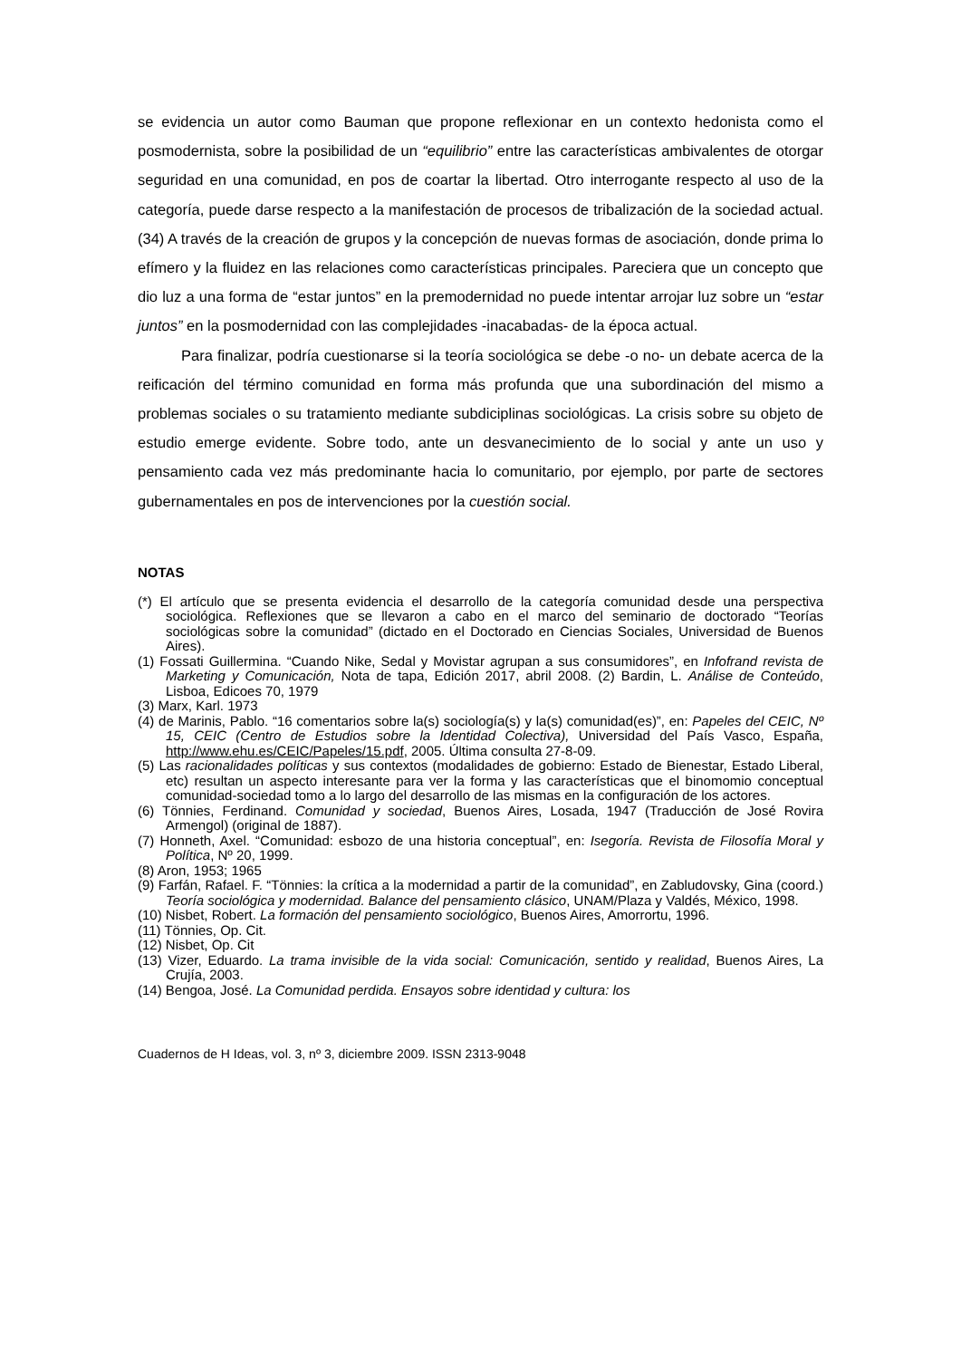se evidencia un autor como Bauman que propone reflexionar en un contexto hedonista como el posmodernista, sobre la posibilidad de un “equilibrio” entre las características ambivalentes de otorgar seguridad en una comunidad, en pos de coartar la libertad. Otro interrogante respecto al uso de la categoría, puede darse respecto a la manifestación de procesos de tribalización de la sociedad actual.(34) A través de la creación de grupos y la concepción de nuevas formas de asociación, donde prima lo efímero y la fluidez en las relaciones como características principales. Pareciera que un concepto que dio luz a una forma de “estar juntos” en la premodernidad no puede intentar arrojar luz sobre un “estar juntos” en la posmodernidad con las complejidades -inacabadas- de la época actual.
Para finalizar, podría cuestionarse si la teoría sociológica se debe -o no- un debate acerca de la reificación del término comunidad en forma más profunda que una subordinación del mismo a problemas sociales o su tratamiento mediante subdiciplinas sociológicas. La crisis sobre su objeto de estudio emerge evidente. Sobre todo, ante un desvanecimiento de lo social y ante un uso y pensamiento cada vez más predominante hacia lo comunitario, por ejemplo, por parte de sectores gubernamentales en pos de intervenciones por la cuestión social.
NOTAS
(*) El artículo que se presenta evidencia el desarrollo de la categoría comunidad desde una perspectiva sociológica. Reflexiones que se llevaron a cabo en el marco del seminario de doctorado “Teorías sociológicas sobre la comunidad” (dictado en el Doctorado en Ciencias Sociales, Universidad de Buenos Aires).
(1) Fossati Guillermina. “Cuando Nike, Sedal y Movistar agrupan a sus consumidores”, en Infofrand revista de Marketing y Comunicación, Nota de tapa, Edición 2017, abril 2008. (2) Bardin, L. Análise de Conteúdo, Lisboa, Edicoes 70, 1979
(3) Marx, Karl. 1973
(4) de Marinis, Pablo. “16 comentarios sobre la(s) sociología(s) y la(s) comunidad(es)”, en: Papeles del CEIC, Nº 15, CEIC (Centro de Estudios sobre la Identidad Colectiva), Universidad del País Vasco, España, http://www.ehu.es/CEIC/Papeles/15.pdf, 2005. Última consulta 27-8-09.
(5) Las racionalidades políticas y sus contextos (modalidades de gobierno: Estado de Bienestar, Estado Liberal, etc) resultan un aspecto interesante para ver la forma y las características que el binomomio conceptual comunidad-sociedad tomo a lo largo del desarrollo de las mismas en la configuración de los actores.
(6) Tönnies, Ferdinand. Comunidad y sociedad, Buenos Aires, Losada, 1947 (Traducción de José Rovira Armengol) (original de 1887).
(7) Honneth, Axel. “Comunidad: esbozo de una historia conceptual”, en: Isegoría. Revista de Filosofía Moral y Política, Nº 20, 1999.
(8) Aron, 1953; 1965
(9) Farfán, Rafael. F. “Tönnies: la crítica a la modernidad a partir de la comunidad”, en Zabludovsky, Gina (coord.) Teoría sociológica y modernidad. Balance del pensamiento clásico, UNAM/Plaza y Valdés, México, 1998.
(10) Nisbet, Robert. La formación del pensamiento sociológico, Buenos Aires, Amorrortu, 1996.
(11) Tönnies, Op. Cit.
(12) Nisbet, Op. Cit
(13) Vizer, Eduardo. La trama invisible de la vida social: Comunicación, sentido y realidad, Buenos Aires, La Crujía, 2003.
(14) Bengoa, José. La Comunidad perdida. Ensayos sobre identidad y cultura: los
Cuadernos de H Ideas, vol. 3, nº 3, diciembre 2009. ISSN 2313-9048